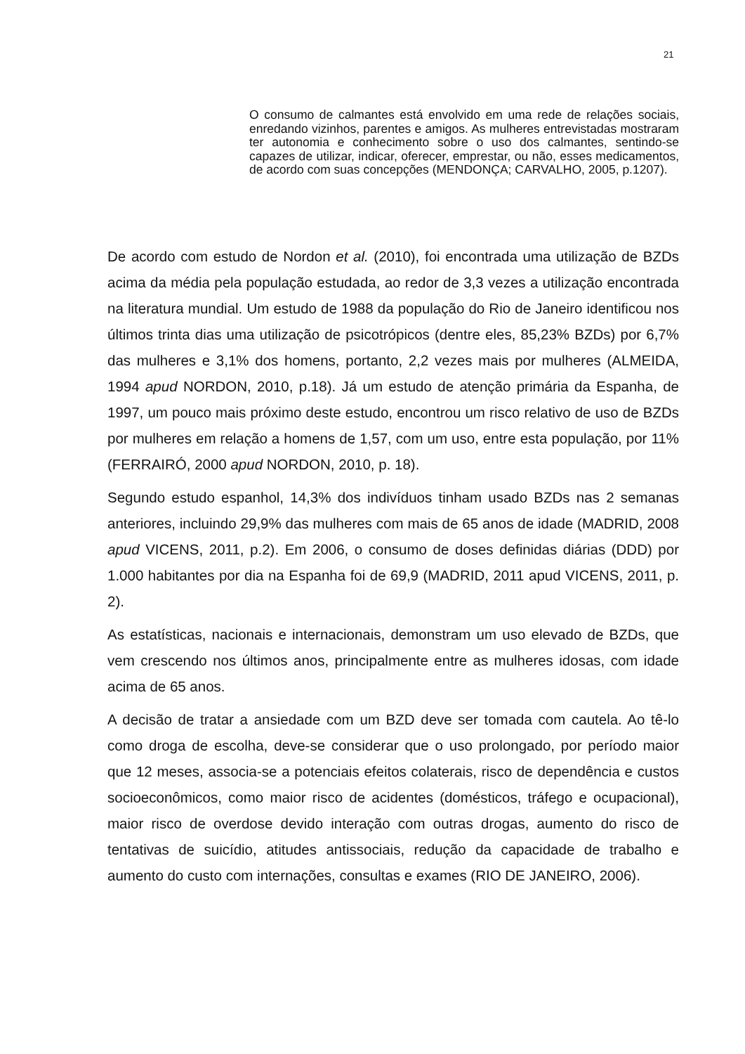21
O consumo de calmantes está envolvido em uma rede de relações sociais, enredando vizinhos, parentes e amigos. As mulheres entrevistadas mostraram ter autonomia e conhecimento sobre o uso dos calmantes, sentindo-se capazes de utilizar, indicar, oferecer, emprestar, ou não, esses medicamentos, de acordo com suas concepções (MENDONÇA; CARVALHO, 2005, p.1207).
De acordo com estudo de Nordon et al. (2010), foi encontrada uma utilização de BZDs acima da média pela população estudada, ao redor de 3,3 vezes a utilização encontrada na literatura mundial. Um estudo de 1988 da população do Rio de Janeiro identificou nos últimos trinta dias uma utilização de psicotrópicos (dentre eles, 85,23% BZDs) por 6,7% das mulheres e 3,1% dos homens, portanto, 2,2 vezes mais por mulheres (ALMEIDA, 1994 apud NORDON, 2010, p.18). Já um estudo de atenção primária da Espanha, de 1997, um pouco mais próximo deste estudo, encontrou um risco relativo de uso de BZDs por mulheres em relação a homens de 1,57, com um uso, entre esta população, por 11% (FERRAIRÓ, 2000 apud NORDON, 2010, p. 18).
Segundo estudo espanhol, 14,3% dos indivíduos tinham usado BZDs nas 2 semanas anteriores, incluindo 29,9% das mulheres com mais de 65 anos de idade (MADRID, 2008 apud VICENS, 2011, p.2). Em 2006, o consumo de doses definidas diárias (DDD) por 1.000 habitantes por dia na Espanha foi de 69,9 (MADRID, 2011 apud VICENS, 2011, p. 2).
As estatísticas, nacionais e internacionais, demonstram um uso elevado de BZDs, que vem crescendo nos últimos anos, principalmente entre as mulheres idosas, com idade acima de 65 anos.
A decisão de tratar a ansiedade com um BZD deve ser tomada com cautela. Ao tê-lo como droga de escolha, deve-se considerar que o uso prolongado, por período maior que 12 meses, associa-se a potenciais efeitos colaterais, risco de dependência e custos socioeconômicos, como maior risco de acidentes (domésticos, tráfego e ocupacional), maior risco de overdose devido interação com outras drogas, aumento do risco de tentativas de suicídio, atitudes antissociais, redução da capacidade de trabalho e aumento do custo com internações, consultas e exames (RIO DE JANEIRO, 2006).